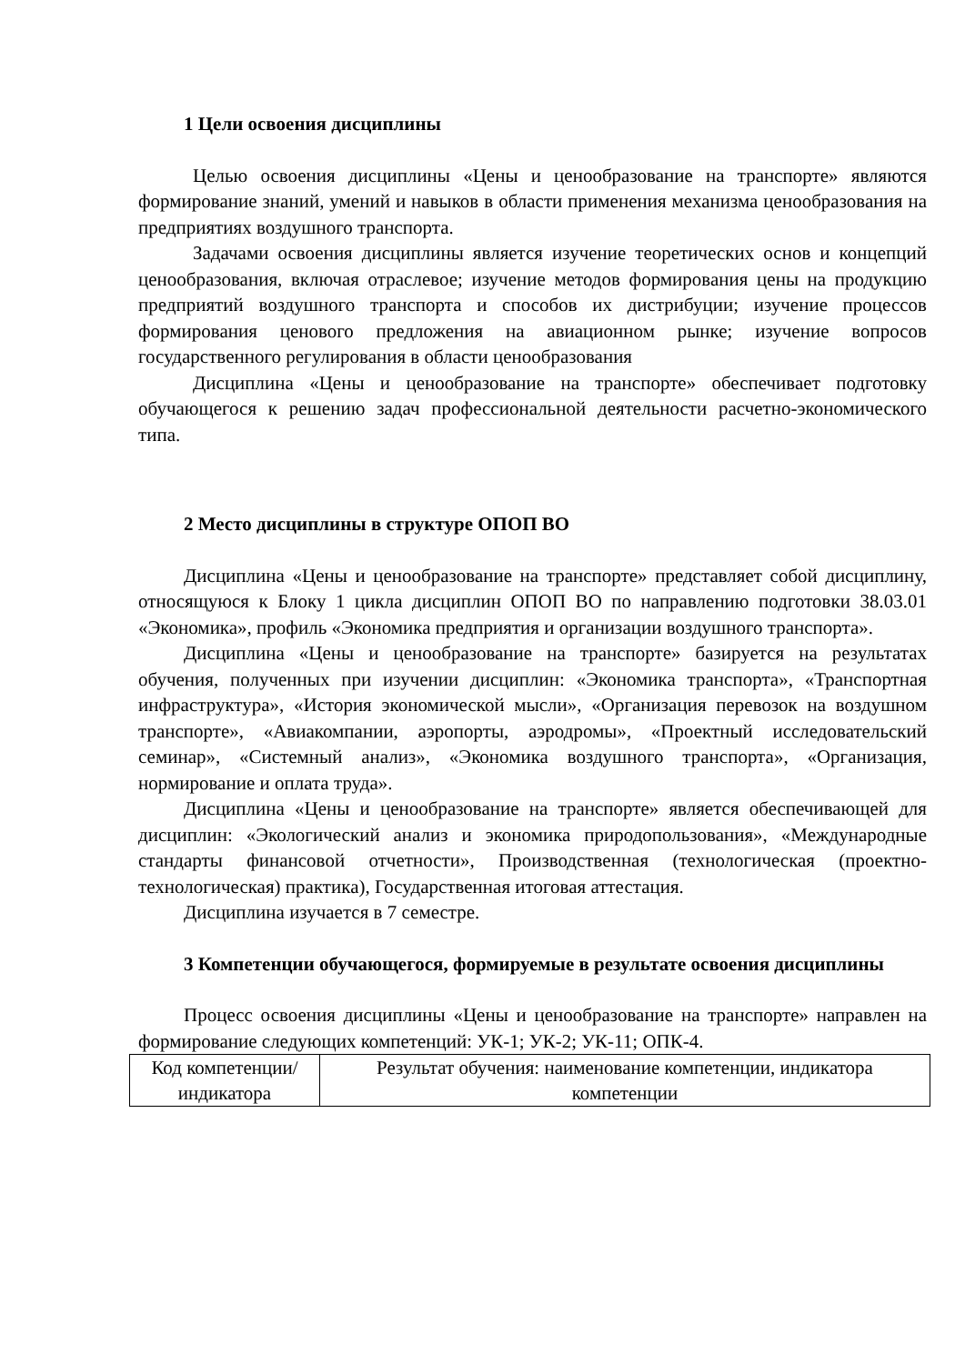1 Цели освоения дисциплины
Целью освоения дисциплины «Цены и ценообразование на транспорте» являются формирование знаний, умений и навыков в области применения механизма ценообразования на предприятиях воздушного транспорта.
Задачами освоения дисциплины является изучение теоретических основ и концепций ценообразования, включая отраслевое; изучение методов формирования цены на продукцию предприятий воздушного транспорта и способов их дистрибуции; изучение процессов формирования ценового предложения на авиационном рынке; изучение вопросов государственного регулирования в области ценообразования
Дисциплина «Цены и ценообразование на транспорте» обеспечивает подготовку обучающегося к решению задач профессиональной деятельности расчетно-экономического типа.
2 Место дисциплины в структуре ОПОП ВО
Дисциплина «Цены и ценообразование на транспорте» представляет собой дисциплину, относящуюся к Блоку 1 цикла дисциплин ОПОП ВО по направлению подготовки 38.03.01 «Экономика», профиль «Экономика предприятия и организации воздушного транспорта».
Дисциплина «Цены и ценообразование на транспорте» базируется на результатах обучения, полученных при изучении дисциплин: «Экономика транспорта», «Транспортная инфраструктура», «История экономической мысли», «Организация перевозок на воздушном транспорте», «Авиакомпании, аэропорты, аэродромы», «Проектный исследовательский семинар», «Системный анализ», «Экономика воздушного транспорта», «Организация, нормирование и оплата труда».
Дисциплина «Цены и ценообразование на транспорте» является обеспечивающей для дисциплин: «Экологический анализ и экономика природопользования», «Международные стандарты финансовой отчетности», Производственная (технологическая (проектно-технологическая) практика), Государственная итоговая аттестация.
Дисциплина изучается в 7 семестре.
3 Компетенции обучающегося, формируемые в результате освоения дисциплины
Процесс освоения дисциплины «Цены и ценообразование на транспорте» направлен на формирование следующих компетенций: УК-1; УК-2; УК-11; ОПК-4.
| Код компетенции/ индикатора | Результат обучения: наименование компетенции, индикатора компетенции |